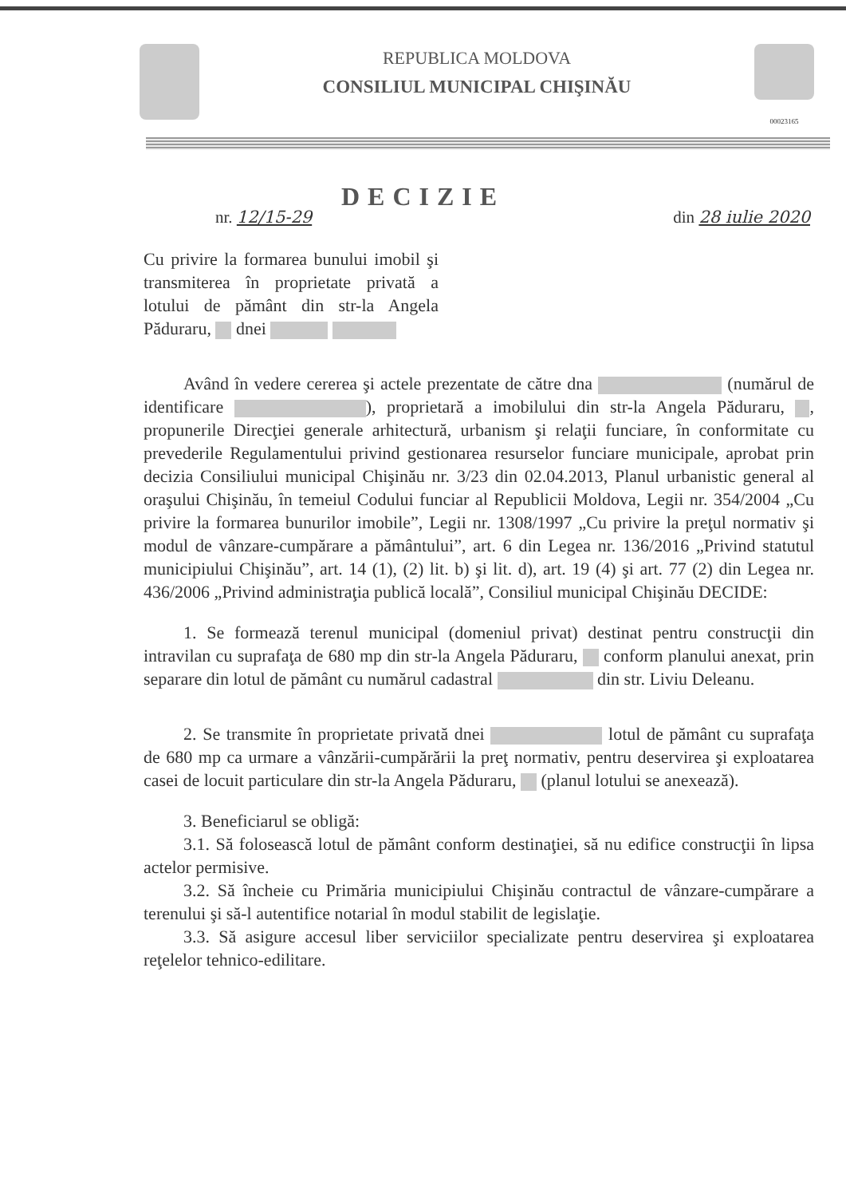REPUBLICA MOLDOVA
CONSILIUL MUNICIPAL CHIŞINĂU
00023165
DECIZIE
nr. 12/15-29 din 28 iulie 2020
Cu privire la formarea bunului imobil şi transmiterea în proprietate privată a lotului de pământ din str-la Angela Păduraru, dnei
Având în vedere cererea şi actele prezentate de către dna (numărul de identificare ), proprietară a imobilului din str-la Angela Păduraru, , propunerile Direcţiei generale arhitectură, urbanism şi relaţii funciare, în conformitate cu prevederile Regulamentului privind gestionarea resurselor funciare municipale, aprobat prin decizia Consiliului municipal Chişinău nr. 3/23 din 02.04.2013, Planul urbanistic general al oraşului Chişinău, în temeiul Codului funciar al Republicii Moldova, Legii nr. 354/2004 „Cu privire la formarea bunurilor imobile”, Legii nr. 1308/1997 „Cu privire la preţul normativ şi modul de vânzare-cumpărare a pământului”, art. 6 din Legea nr. 136/2016 „Privind statutul municipiului Chişinău”, art. 14 (1), (2) lit. b) şi lit. d), art. 19 (4) şi art. 77 (2) din Legea nr. 436/2006 „Privind administraţia publică locală”, Consiliul municipal Chişinău DECIDE:
1. Se formează terenul municipal (domeniul privat) destinat pentru construcţii din intravilan cu suprafaţa de 680 mp din str-la Angela Păduraru, conform planului anexat, prin separare din lotul de pământ cu numărul cadastral din str. Liviu Deleanu.
2. Se transmite în proprietate privată dnei lotul de pământ cu suprafaţa de 680 mp ca urmare a vânzării-cumpărării la preţ normativ, pentru deservirea şi exploatarea casei de locuit particulare din str-la Angela Păduraru, (planul lotului se anexează).
3. Beneficiarul se obligă:
3.1. Să folosească lotul de pământ conform destinaţiei, să nu edifice construcţii în lipsa actelor permisive.
3.2. Să încheie cu Primăria municipiului Chişinău contractul de vânzare-cumpărare a terenului şi să-l autentifice notarial în modul stabilit de legislaţie.
3.3. Să asigure accesul liber serviciilor specializate pentru deservirea şi exploatarea reţelelor tehnico-edilitare.